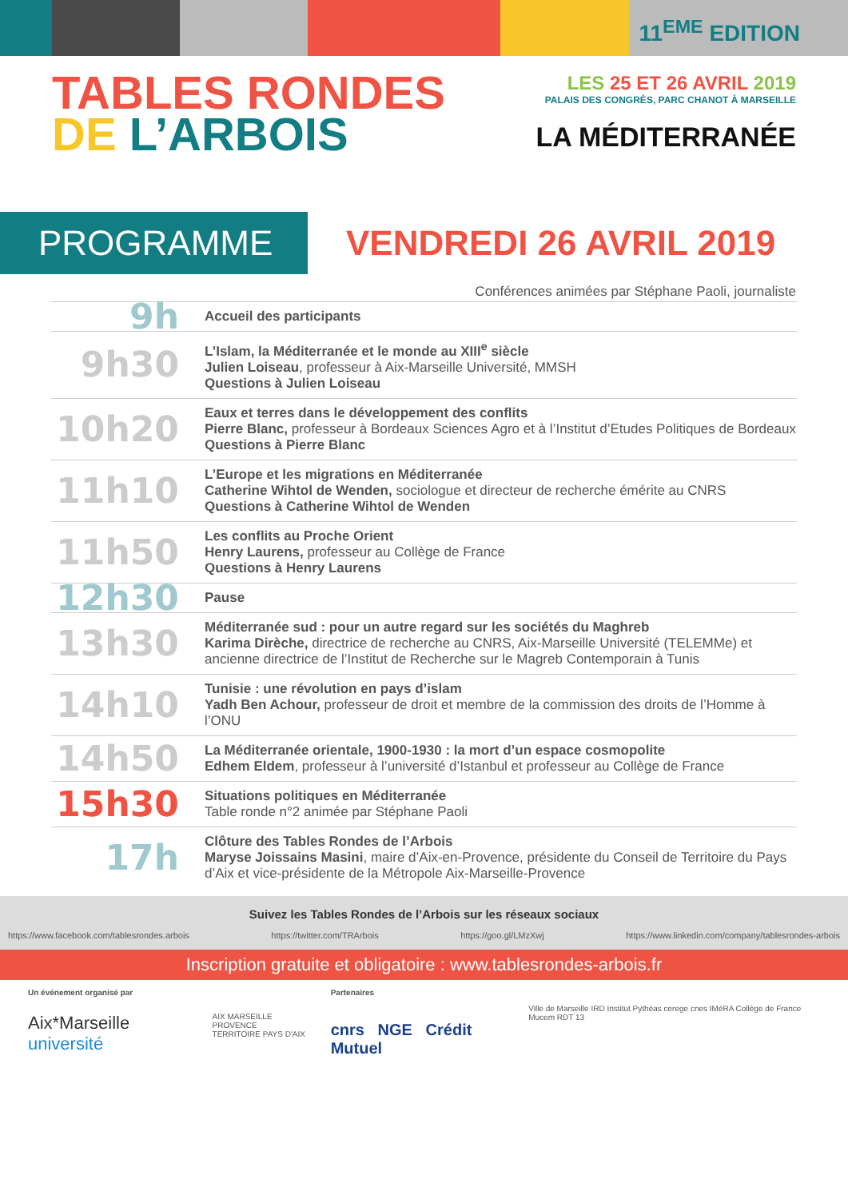11<sup>EME</sup> EDITION
TABLES RONDES
DE L’ARBOIS
LES 25 ET 26 AVRIL 2019
PALAIS DES CONGRÈS, PARC CHANOT À MARSEILLE
LA MÉDITERRANÉE
PROGRAMME
VENDREDI 26 AVRIL 2019
Conférences animées par Stéphane Paoli, journaliste
| 9h | Accueil des participants |
| 9h30 | L’Islam, la Méditerranée et le monde au XIII<sup>e</sup> siècle Julien Loiseau , professeur à Aix-Marseille Université, MMSH Questions à Julien Loiseau |
| 10h20 | Eaux et terres dans le développement des conflits Pierre Blanc, professeur à Bordeaux Sciences Agro et à l’Institut d’Etudes Politiques de Bordeaux Questions à Pierre Blanc |
| 11h10 | L’Europe et les migrations en Méditerranée Catherine Wihtol de Wenden, sociologue et directeur de recherche émérite au CNRS Questions à Catherine Wihtol de Wenden |
| 11h50 | Les conflits au Proche Orient Henry Laurens, professeur au Collège de France Questions à Henry Laurens |
| 12h30 | Pause |
| 13h30 | Méditerranée sud : pour un autre regard sur les sociétés du Maghreb Karima Dirèche, directrice de recherche au CNRS, Aix-Marseille Université (TELEMMe) et ancienne directrice de l’Institut de Recherche sur le Magreb Contemporain à Tunis |
| 14h10 | Tunisie : une révolution en pays d’islam Yadh Ben Achour, professeur de droit et membre de la commission des droits de l’Homme à l’ONU |
| 14h50 | La Méditerranée orientale, 1900-1930 : la mort d’un espace cosmopolite Edhem Eldem , professeur à l’université d’Istanbul et professeur au Collège de France |
| 15h30 | Situations politiques en Méditerranée Table ronde n°2 animée par Stéphane Paoli |
| 17h | Clôture des Tables Rondes de l’Arbois Maryse Joissains Masini , maire d’Aix-en-Provence, présidente du Conseil de Territoire du Pays d’Aix et vice-présidente de la Métropole Aix-Marseille-Provence |
Suivez les Tables Rondes de l’Arbois sur les réseaux sociaux
https://www.facebook.com/tablesrondes.arbois https://twitter.com/TRArbois https://goo.gl/LMzXwj https://www.linkedin.com/company/tablesrondes-arbois
Inscription gratuite et obligatoire : www.tablesrondes-arbois.fr
Un événement organisé par
Aix*Marseille université
AIX MARSEILLE PROVENCE
TERRITOIRE PAYS D'AIX
Partenaires
cnrs NGE Crédit Mutuel
Ville de Marseille IRD Institut Pythéas cerege cnes IMéRA Collège de France Mucem RDT 13